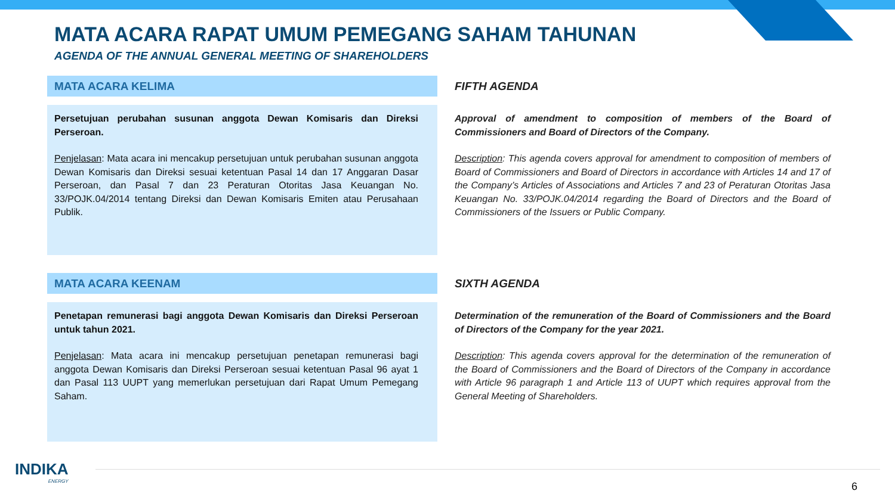MATA ACARA RAPAT UMUM PEMEGANG SAHAM TAHUNAN
AGENDA OF THE ANNUAL GENERAL MEETING OF SHAREHOLDERS
MATA ACARA KELIMA
Persetujuan perubahan susunan anggota Dewan Komisaris dan Direksi Perseroan.
Penjelasan: Mata acara ini mencakup persetujuan untuk perubahan susunan anggota Dewan Komisaris dan Direksi sesuai ketentuan Pasal 14 dan 17 Anggaran Dasar Perseroan, dan Pasal 7 dan 23 Peraturan Otoritas Jasa Keuangan No. 33/POJK.04/2014 tentang Direksi dan Dewan Komisaris Emiten atau Perusahaan Publik.
FIFTH AGENDA
Approval of amendment to composition of members of the Board of Commissioners and Board of Directors of the Company.
Description: This agenda covers approval for amendment to composition of members of Board of Commissioners and Board of Directors in accordance with Articles 14 and 17 of the Company’s Articles of Associations and Articles 7 and 23 of Peraturan Otoritas Jasa Keuangan No. 33/POJK.04/2014 regarding the Board of Directors and the Board of Commissioners of the Issuers or Public Company.
MATA ACARA KEENAM
Penetapan remunerasi bagi anggota Dewan Komisaris dan Direksi Perseroan untuk tahun 2021.
Penjelasan: Mata acara ini mencakup persetujuan penetapan remunerasi bagi anggota Dewan Komisaris dan Direksi Perseroan sesuai ketentuan Pasal 96 ayat 1 dan Pasal 113 UUPT yang memerlukan persetujuan dari Rapat Umum Pemegang Saham.
SIXTH AGENDA
Determination of the remuneration of the Board of Commissioners and the Board of Directors of the Company for the year 2021.
Description: This agenda covers approval for the determination of the remuneration of the Board of Commissioners and the Board of Directors of the Company in accordance with Article 96 paragraph 1 and Article 113 of UUPT which requires approval from the General Meeting of Shareholders.
INDIKA
ENERGY
6